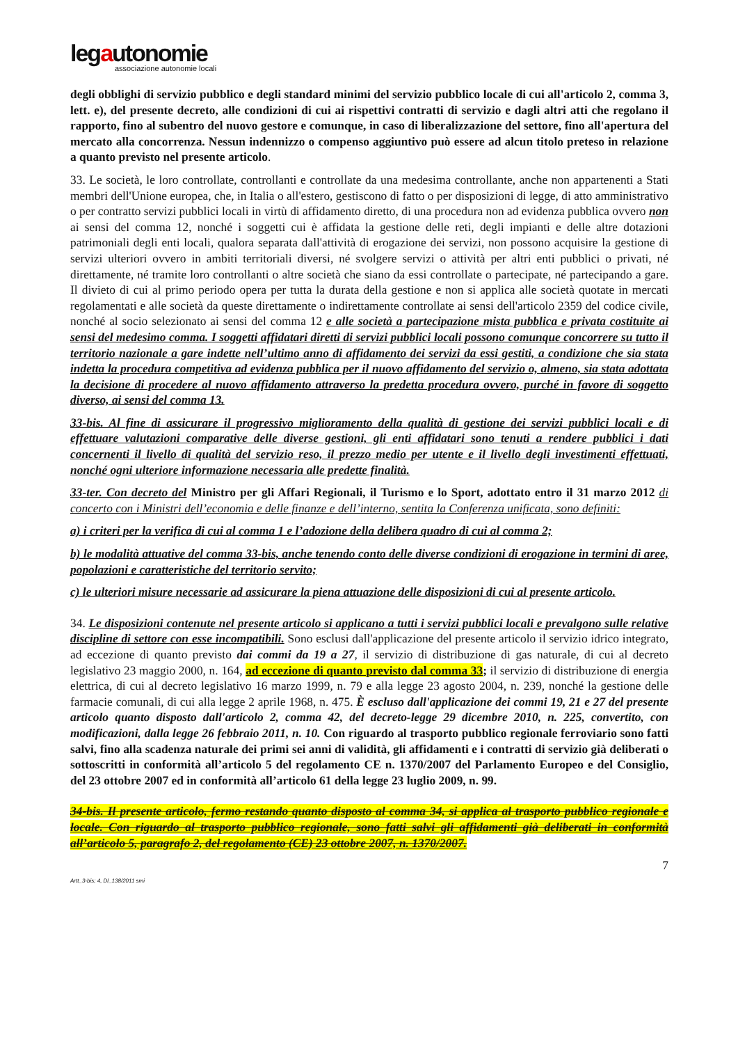legautonomie
associazione autonomie locali
degli obblighi di servizio pubblico e degli standard minimi del servizio pubblico locale di cui all'articolo 2, comma 3, lett. e), del presente decreto, alle condizioni di cui ai rispettivi contratti di servizio e dagli altri atti che regolano il rapporto, fino al subentro del nuovo gestore e comunque, in caso di liberalizzazione del settore, fino all'apertura del mercato alla concorrenza. Nessun indennizzo o compenso aggiuntivo può essere ad alcun titolo preteso in relazione a quanto previsto nel presente articolo.
33. Le società, le loro controllate, controllanti e controllate da una medesima controllante, anche non appartenenti a Stati membri dell'Unione europea, che, in Italia o all'estero, gestiscono di fatto o per disposizioni di legge, di atto amministrativo o per contratto servizi pubblici locali in virtù di affidamento diretto, di una procedura non ad evidenza pubblica ovvero non ai sensi del comma 12, nonché i soggetti cui è affidata la gestione delle reti, degli impianti e delle altre dotazioni patrimoniali degli enti locali, qualora separata dall'attività di erogazione dei servizi, non possono acquisire la gestione di servizi ulteriori ovvero in ambiti territoriali diversi, né svolgere servizi o attività per altri enti pubblici o privati, né direttamente, né tramite loro controllanti o altre società che siano da essi controllate o partecipate, né partecipando a gare. Il divieto di cui al primo periodo opera per tutta la durata della gestione e non si applica alle società quotate in mercati regolamentati e alle società da queste direttamente o indirettamente controllate ai sensi dell'articolo 2359 del codice civile, nonché al socio selezionato ai sensi del comma 12 e alle società a partecipazione mista pubblica e privata costituite ai sensi del medesimo comma. I soggetti affidatari diretti di servizi pubblici locali possono comunque concorrere su tutto il territorio nazionale a gare indette nell’ultimo anno di affidamento dei servizi da essi gestiti, a condizione che sia stata indetta la procedura competitiva ad evidenza pubblica per il nuovo affidamento del servizio o, almeno, sia stata adottata la decisione di procedere al nuovo affidamento attraverso la predetta procedura ovvero, purché in favore di soggetto diverso, ai sensi del comma 13.
33-bis. Al fine di assicurare il progressivo miglioramento della qualità di gestione dei servizi pubblici locali e di effettuare valutazioni comparative delle diverse gestioni, gli enti affidatari sono tenuti a rendere pubblici i dati concernenti il livello di qualità del servizio reso, il prezzo medio per utente e il livello degli investimenti effettuati, nonché ogni ulteriore informazione necessaria alle predette finalità.
33-ter. Con decreto del Ministro per gli Affari Regionali, il Turismo e lo Sport, adottato entro il 31 marzo 2012 di concerto con i Ministri dell’economia e delle finanze e dell’interno, sentita la Conferenza unificata, sono definiti:
a) i criteri per la verifica di cui al comma 1 e l’adozione della delibera quadro di cui al comma 2;
b) le modalità attuative del comma 33-bis, anche tenendo conto delle diverse condizioni di erogazione in termini di aree, popolazioni e caratteristiche del territorio servito;
c) le ulteriori misure necessarie ad assicurare la piena attuazione delle disposizioni di cui al presente articolo.
34. Le disposizioni contenute nel presente articolo si applicano a tutti i servizi pubblici locali e prevalgono sulle relative discipline di settore con esse incompatibili. Sono esclusi dall'applicazione del presente articolo il servizio idrico integrato, ad eccezione di quanto previsto dai commi da 19 a 27, il servizio di distribuzione di gas naturale, di cui al decreto legislativo 23 maggio 2000, n. 164, ad eccezione di quanto previsto dal comma 33; il servizio di distribuzione di energia elettrica, di cui al decreto legislativo 16 marzo 1999, n. 79 e alla legge 23 agosto 2004, n. 239, nonché la gestione delle farmacie comunali, di cui alla legge 2 aprile 1968, n. 475. È escluso dall'applicazione dei commi 19, 21 e 27 del presente articolo quanto disposto dall'articolo 2, comma 42, del decreto-legge 29 dicembre 2010, n. 225, convertito, con modificazioni, dalla legge 26 febbraio 2011, n. 10. Con riguardo al trasporto pubblico regionale ferroviario sono fatti salvi, fino alla scadenza naturale dei primi sei anni di validità, gli affidamenti e i contratti di servizio già deliberati o sottoscritti in conformità all’articolo 5 del regolamento CE n. 1370/2007 del Parlamento Europeo e del Consiglio, del 23 ottobre 2007 ed in conformità all’articolo 61 della legge 23 luglio 2009, n. 99.
34-bis. Il presente articolo, fermo restando quanto disposto al comma 34, si applica al trasporto pubblico regionale e locale. Con riguardo al trasporto pubblico regionale, sono fatti salvi gli affidamenti già deliberati in conformità all’articolo 5, paragrafo 2, del regolamento (CE) 23 ottobre 2007, n. 1370/2007.
7
Artt_3-bis; 4, Dl_138/2011 smi